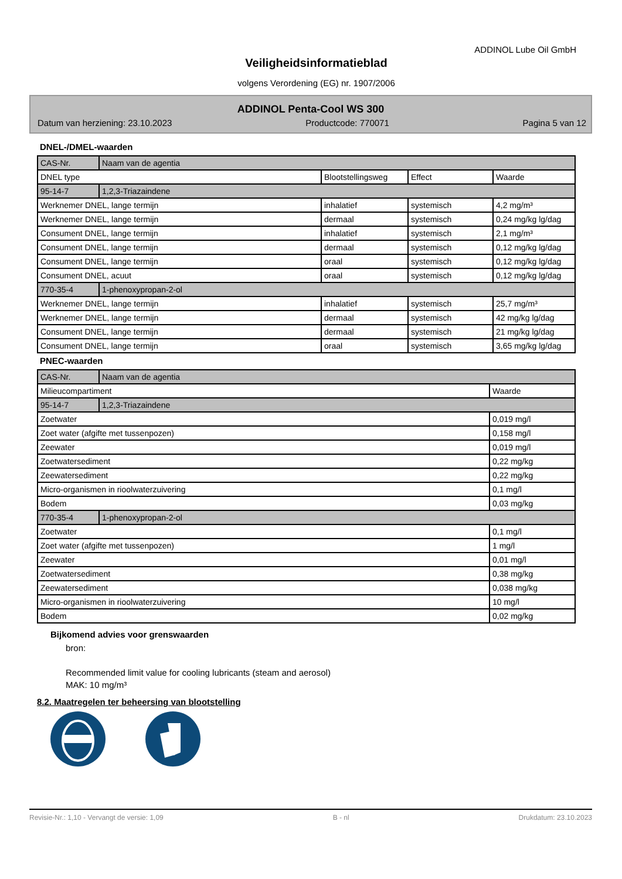ADDINOL Lube Oil GmbH
Veiligheidsinformatieblad
volgens Verordening (EG) nr. 1907/2006
ADDINOL Penta-Cool WS 300
Datum van herziening: 23.10.2023 Productcode: 770071 Pagina 5 van 12
DNEL-/DMEL-waarden
| CAS-Nr. | Naam van de agentia | | | |
| DNEL type | | Blootstellingsweg | Effect | Waarde |
| 95-14-7 | 1,2,3-Triazaindene | | | |
| Werknemer DNEL, lange termijn | | inhalatief | systemisch | 4,2 mg/m³ |
| Werknemer DNEL, lange termijn | | dermaal | systemisch | 0,24 mg/kg lg/dag |
| Consument DNEL, lange termijn | | inhalatief | systemisch | 2,1 mg/m³ |
| Consument DNEL, lange termijn | | dermaal | systemisch | 0,12 mg/kg lg/dag |
| Consument DNEL, lange termijn | | oraal | systemisch | 0,12 mg/kg lg/dag |
| Consument DNEL, acuut | | oraal | systemisch | 0,12 mg/kg lg/dag |
| 770-35-4 | 1-phenoxypropan-2-ol | | | |
| Werknemer DNEL, lange termijn | | inhalatief | systemisch | 25,7 mg/m³ |
| Werknemer DNEL, lange termijn | | dermaal | systemisch | 42 mg/kg lg/dag |
| Consument DNEL, lange termijn | | dermaal | systemisch | 21 mg/kg lg/dag |
| Consument DNEL, lange termijn | | oraal | systemisch | 3,65 mg/kg lg/dag |
PNEC-waarden
| CAS-Nr. | Naam van de agentia | |
| Milieucompartiment | | Waarde |
| 95-14-7 | 1,2,3-Triazaindene | |
| Zoetwater | | 0,019 mg/l |
| Zoet water (afgifte met tussenpozen) | | 0,158 mg/l |
| Zeewater | | 0,019 mg/l |
| Zoetwatersediment | | 0,22 mg/kg |
| Zeewatersediment | | 0,22 mg/kg |
| Micro-organismen in rioolwaterzuivering | | 0,1 mg/l |
| Bodem | | 0,03 mg/kg |
| 770-35-4 | 1-phenoxypropan-2-ol | |
| Zoetwater | | 0,1 mg/l |
| Zoet water (afgifte met tussenpozen) | | 1 mg/l |
| Zeewater | | 0,01 mg/l |
| Zoetwatersediment | | 0,38 mg/kg |
| Zeewatersediment | | 0,038 mg/kg |
| Micro-organismen in rioolwaterzuivering | | 10 mg/l |
| Bodem | | 0,02 mg/kg |
Bijkomend advies voor grenswaarden
bron:
Recommended limit value for cooling lubricants (steam and aerosol)
MAK: 10 mg/m³
8.2. Maatregelen ter beheersing van blootstelling
Revisie-Nr.: 1,10 - Vervangt de versie: 1,09 B - nl Drukdatum: 23.10.2023